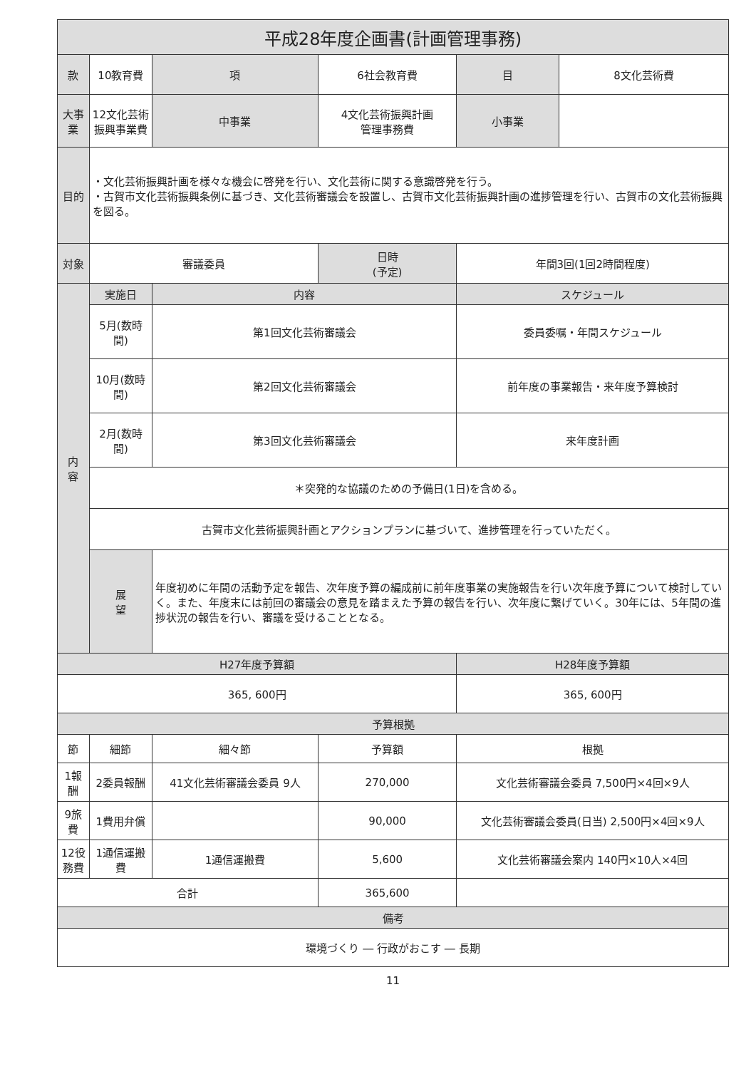| 平成28年度企画書(計画管理事務) | | | | | | | |
| --- | --- | --- | --- | --- | --- | --- | --- |
| 款 | 10教育費 | | 項 | 6社会教育費 | | 目 | 8文化芸術費 |
| 大事業 | 12文化芸術振興事業費 | | 中事業 | 4文化芸術振興計画 管理事務費 | | 小事業 | |
| 目的 | ・文化芸術振興計画を様々な機会に啓発を行い、文化芸術に関する意識啓発を行う。 ・古賀市文化芸術振興条例に基づき、文化芸術審議会を設置し、古賀市文化芸術振興計画の進捗管理を行い、古賀市の文化芸術振興を図る。 | | | | | | |
| 対象 | 審議委員 | | | 日時 (予定) | 年間3回(1回2時間程度) | | |
| 内 容 | 実施日 | 内容 | | | スケジュール | | |
| | 5月(数時間) | 第1回文化芸術審議会 | | | 委員委嘱・年間スケジュール | | |
| | 10月(数時間) | 第2回文化芸術審議会 | | | 前年度の事業報告・来年度予算検討 | | |
| | 2月(数時間) | 第3回文化芸術審議会 | | | 来年度計画 | | |
| | ＊突発的な協議のための予備日(1日)を含める。 | | | | | | |
| | 古賀市文化芸術振興計画とアクションプランに基づいて、進捗管理を行っていただく。 | | | | | | |
| | 展 望 | 年度初めに年間の活動予定を報告、次年度予算の編成前に前年度事業の実施報告を行い次年度予算について検討していく。また、年度末には前回の審議会の意見を踏まえた予算の報告を行い、次年度に繋げていく。30年には、5年間の進捗状況の報告を行い、審議を受けることとなる。 | | | | | |
| H27年度予算額 | | | | | H28年度予算額 | | |
| 365, 600円 | | | | | 365, 600円 | | |
| 予算根拠 | | | | | | | |
| 節 | 細節 | 細々節 | | 予算額 | 根拠 | | |
| 1報酬 | 2委員報酬 | 41文化芸術審議会委員 9人 | | 270,000 | 文化芸術審議会委員 7,500円×4回×9人 | | |
| 9旅費 | 1費用弁償 | | | 90,000 | 文化芸術審議会委員(日当) 2,500円×4回×9人 | | |
| 12役務費 | 1通信運搬費 | 1通信運搬費 | | 5,600 | 文化芸術審議会案内 140円×10人×4回 | | |
| 合計 | | | | 365,600 | | | |
| 備考 | | | | | | | |
| 環境づくり ― 行政がおこす ― 長期 | | | | | | | |
11